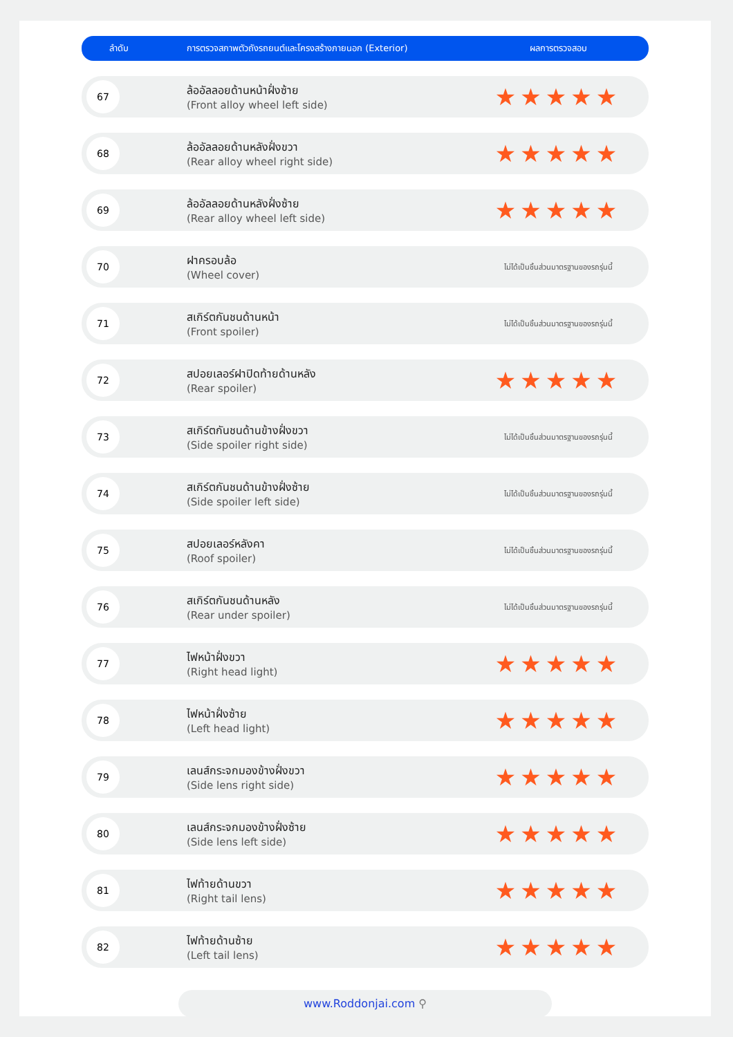| ลำดับ | การตรวจสภาพตัวถังรถยนต์และโครงสร้างภายนอก (Exterior) | ผลการตรวจสอบ |
| --- | --- | --- |
| 67 | ล้ออัลลอยด้านหน้าฝั่งซ้าย (Front alloy wheel left side) | ★★★★★ |
| 68 | ล้ออัลลอยด้านหลังฝั่งขวา (Rear alloy wheel right side) | ★★★★★ |
| 69 | ล้ออัลลอยด้านหลังฝั่งซ้าย (Rear alloy wheel left side) | ★★★★★ |
| 70 | ฝาครอบล้อ (Wheel cover) | ไม่ได้เป็นชิ้นส่วนมาตรฐานของรถรุ่นนี้ |
| 71 | สเกิร์ตกันชนด้านหน้า (Front spoiler) | ไม่ได้เป็นชิ้นส่วนมาตรฐานของรถรุ่นนี้ |
| 72 | สปอยเลอร์ฝาปิดท้ายด้านหลัง (Rear spoiler) | ★★★★★ |
| 73 | สเกิร์ตกันชนด้านข้างฝั่งขวา (Side spoiler right side) | ไม่ได้เป็นชิ้นส่วนมาตรฐานของรถรุ่นนี้ |
| 74 | สเกิร์ตกันชนด้านข้างฝั่งซ้าย (Side spoiler left side) | ไม่ได้เป็นชิ้นส่วนมาตรฐานของรถรุ่นนี้ |
| 75 | สปอยเลอร์หลังคา (Roof spoiler) | ไม่ได้เป็นชิ้นส่วนมาตรฐานของรถรุ่นนี้ |
| 76 | สเกิร์ตกันชนด้านหลัง (Rear under spoiler) | ไม่ได้เป็นชิ้นส่วนมาตรฐานของรถรุ่นนี้ |
| 77 | ไฟหน้าฝั่งขวา (Right head light) | ★★★★★ |
| 78 | ไฟหน้าฝั่งซ้าย (Left head light) | ★★★★★ |
| 79 | เลนส์กระจกมองข้างฝั่งขวา (Side lens right side) | ★★★★★ |
| 80 | เลนส์กระจกมองข้างฝั่งซ้าย (Side lens left side) | ★★★★★ |
| 81 | ไฟท้ายด้านขวา (Right tail lens) | ★★★★★ |
| 82 | ไฟท้ายด้านซ้าย (Left tail lens) | ★★★★★ |
www.Roddonjai.com ⚲